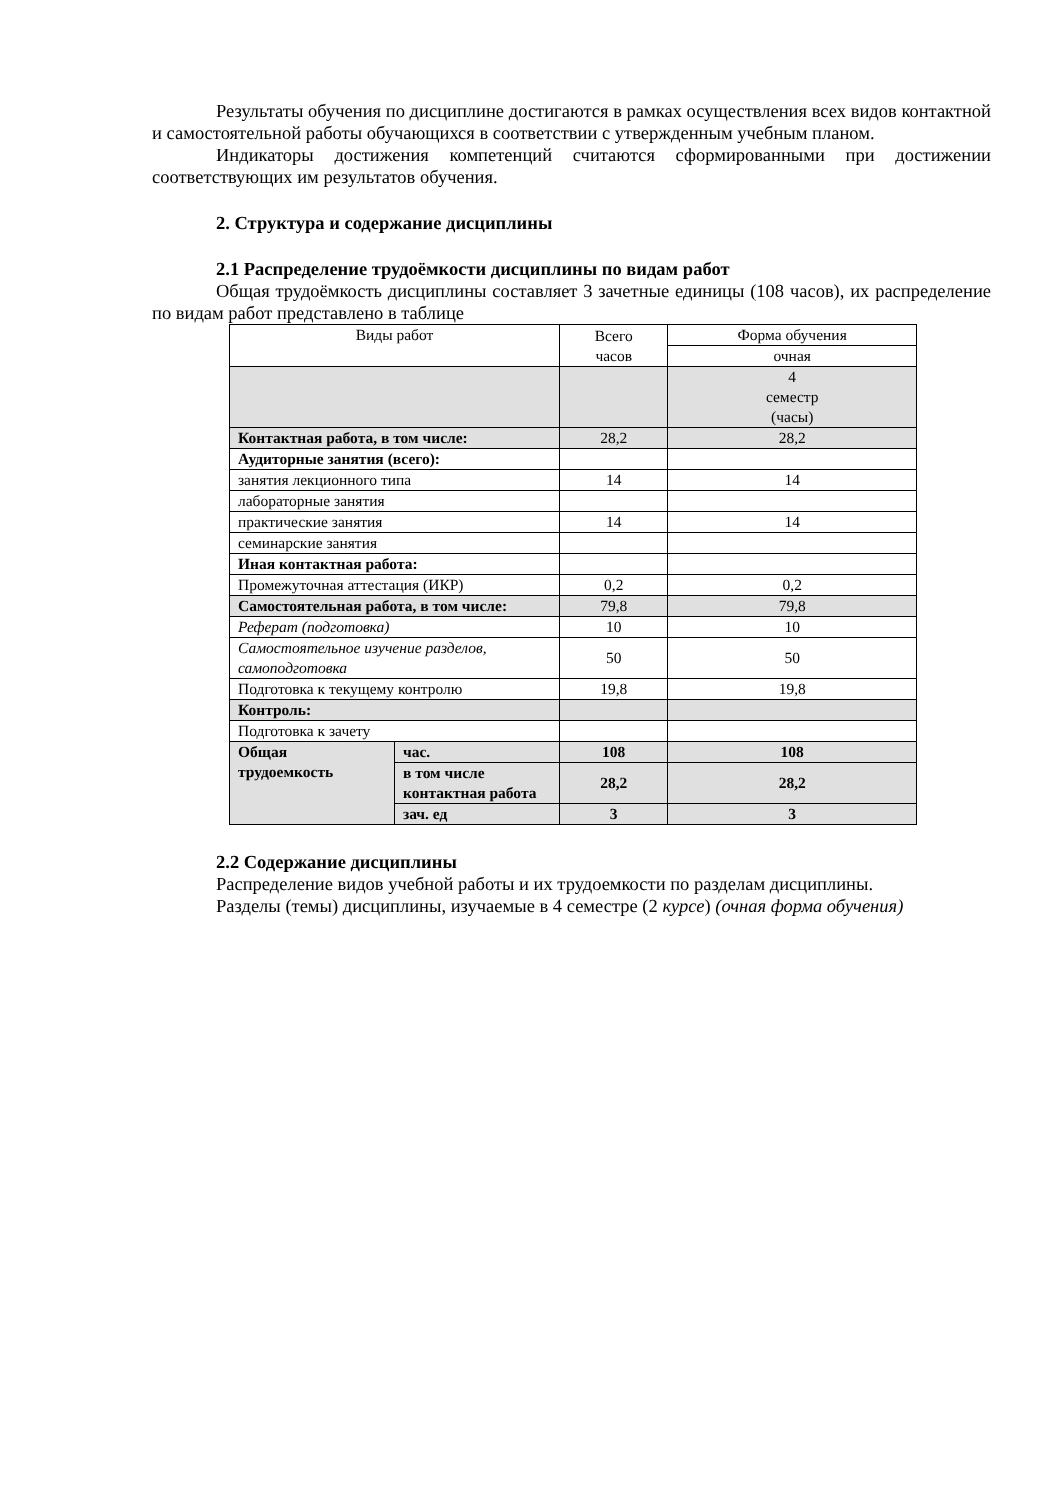Результаты обучения по дисциплине достигаются в рамках осуществления всех видов контактной и самостоятельной работы обучающихся в соответствии с утвержденным учебным планом.
Индикаторы достижения компетенций считаются сформированными при достижении соответствующих им результатов обучения.
2. Структура и содержание дисциплины
2.1 Распределение трудоёмкости дисциплины по видам работ
Общая трудоёмкость дисциплины составляет 3 зачетные единицы (108 часов), их распределение по видам работ представлено в таблице
| Виды работ | | Всего часов | Форма обучения |
| | | | очная |
| | | | 4 семестр (часы) |
| Контактная работа, в том числе: | | 28,2 | 28,2 |
| Аудиторные занятия (всего): | | | |
| занятия лекционного типа | | 14 | 14 |
| лабораторные занятия | | | |
| практические занятия | | 14 | 14 |
| семинарские занятия | | | |
| Иная контактная работа: | | | |
| Промежуточная аттестация (ИКР) | | 0,2 | 0,2 |
| Самостоятельная работа, в том числе: | | 79,8 | 79,8 |
| Реферат (подготовка) | | 10 | 10 |
| Самостоятельное изучение разделов, самоподготовка | | 50 | 50 |
| Подготовка к текущему контролю | | 19,8 | 19,8 |
| Контроль: | | | |
| Подготовка к зачету | | | |
| Общая трудоемкость | час. | 108 | 108 |
| | в том числе контактная работа | 28,2 | 28,2 |
| | зач. ед | 3 | 3 |
2.2 Содержание дисциплины
Распределение видов учебной работы и их трудоемкости по разделам дисциплины.
Разделы (темы) дисциплины, изучаемые в 4 семестре (2 курсе) (очная форма обучения)